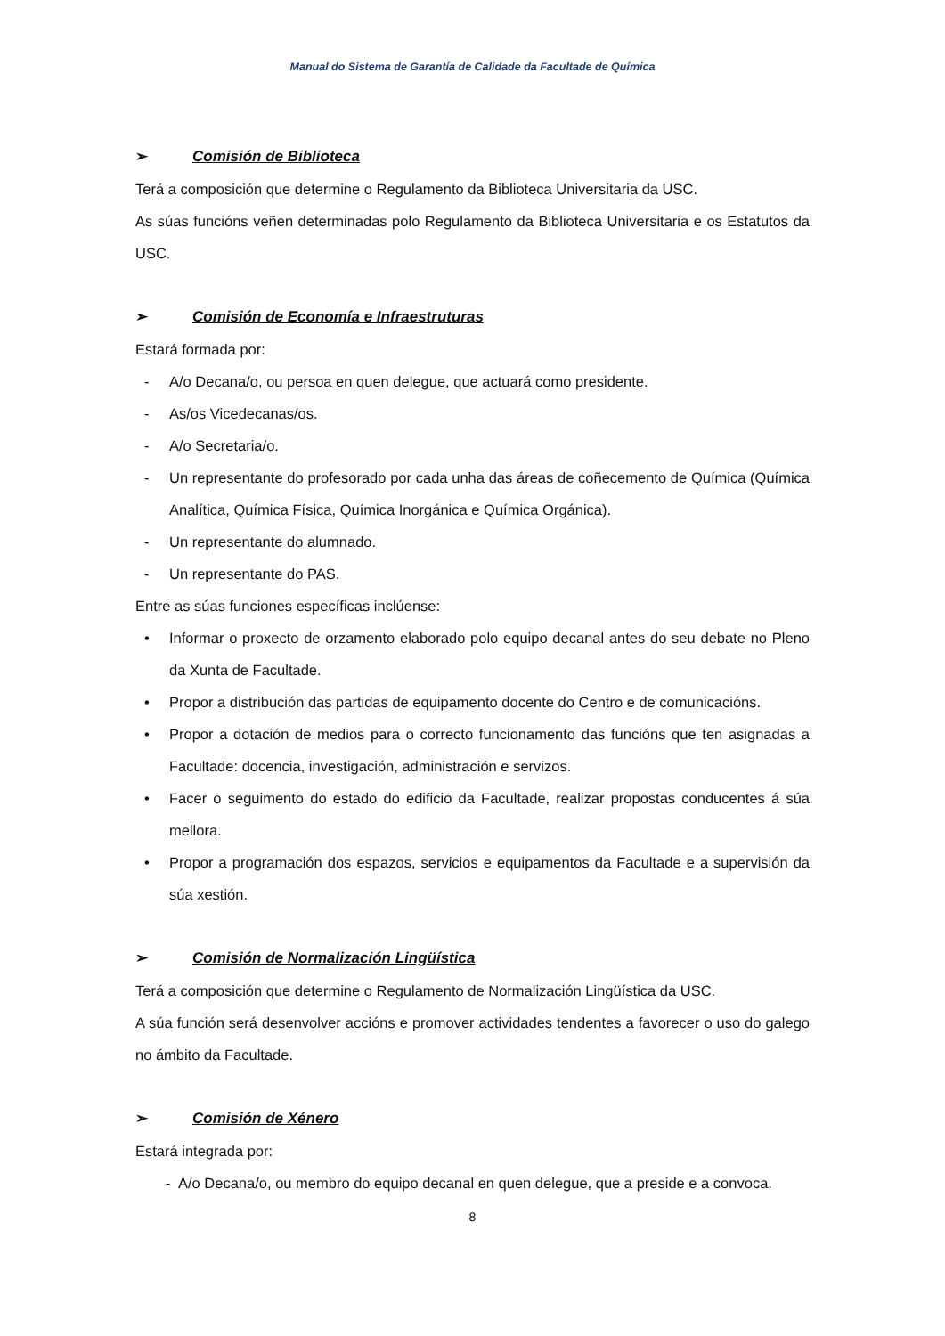Manual do Sistema de Garantía de Calidade da Facultade de Química
➢ Comisión de Biblioteca
Terá a composición que determine o Regulamento da Biblioteca Universitaria da USC.
As súas funcións veñen determinadas polo Regulamento da Biblioteca Universitaria e os Estatutos da USC.
➢ Comisión de Economía e Infraestruturas
Estará formada por:
- A/o Decana/o, ou persoa en quen delegue, que actuará como presidente.
- As/os Vicedecanas/os.
- A/o Secretaria/o.
- Un representante do profesorado por cada unha das áreas de coñecemento de Química (Química Analítica, Química Física, Química Inorgánica e Química Orgánica).
- Un representante do alumnado.
- Un representante do PAS.
Entre as súas funciones específicas inclúense:
• Informar o proxecto de orzamento elaborado polo equipo decanal antes do seu debate no Pleno da Xunta de Facultade.
• Propor a distribución das partidas de equipamento docente do Centro e de comunicacións.
• Propor a dotación de medios para o correcto funcionamento das funcións que ten asignadas a Facultade: docencia, investigación, administración e servizos.
• Facer o seguimento do estado do edificio da Facultade, realizar propostas conducentes á súa mellora.
• Propor a programación dos espazos, servicios e equipamentos da Facultade e a supervisión da súa xestión.
➢ Comisión de Normalización Lingüística
Terá a composición que determine o Regulamento de Normalización Lingüística da USC.
A súa función será desenvolver accións e promover actividades tendentes a favorecer o uso do galego no ámbito da Facultade.
➢ Comisión de Xénero
Estará integrada por:
- A/o Decana/o, ou membro do equipo decanal en quen delegue, que a preside e a convoca.
8